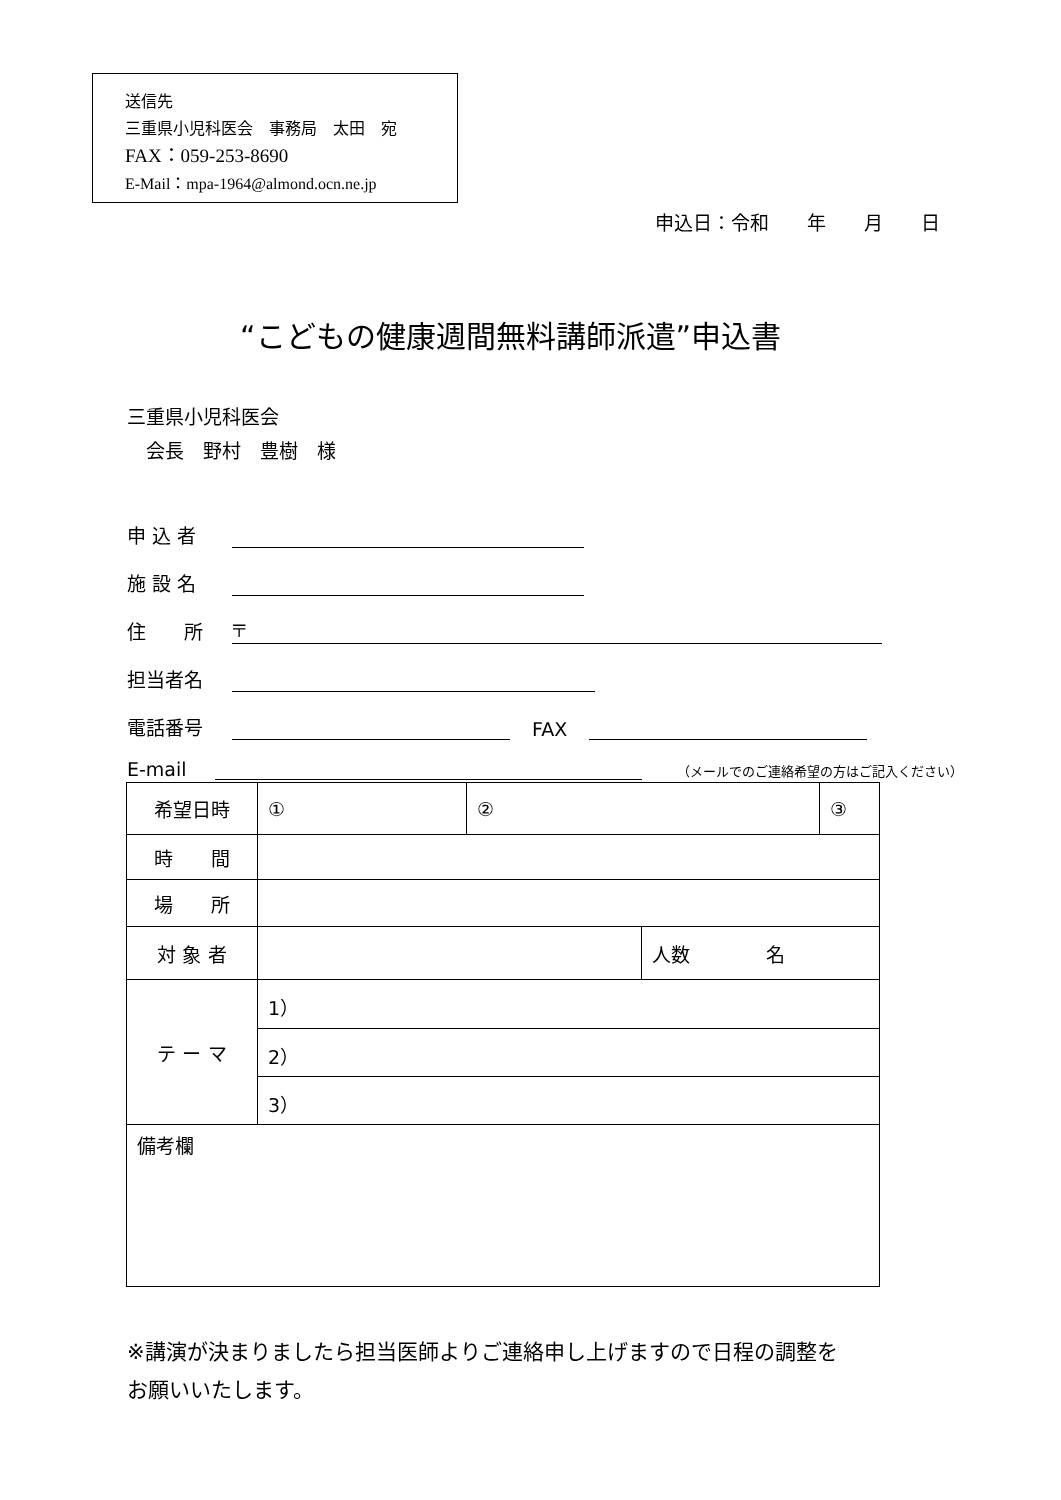送信先
三重県小児科医会　事務局　太田　宛
FAX：059-253-8690
E-Mail：mpa-1964@almond.ocn.ne.jp
申込日：令和　　年　　月　　日
“こどもの健康週間無料講師派遣”申込書
三重県小児科医会
　会長　野村　豊樹　様
申 込 者
施 設 名
住　　所 〒
担当者名
電話番号 FAX
E-mail （メールでのご連絡希望の方はご記入ください）
| 希望日時 | ① | ② | | ③ |
| 時 間 | | | | |
| 場 所 | | | | |
| 対 象 者 | | | 人数 名 | |
| テ ー マ | 1） | | | |
| | 2） | | | |
| | 3） | | | |
| 備考欄 | | | | |
※講演が決まりましたら担当医師よりご連絡申し上げますので日程の調整を
お願いいたします。